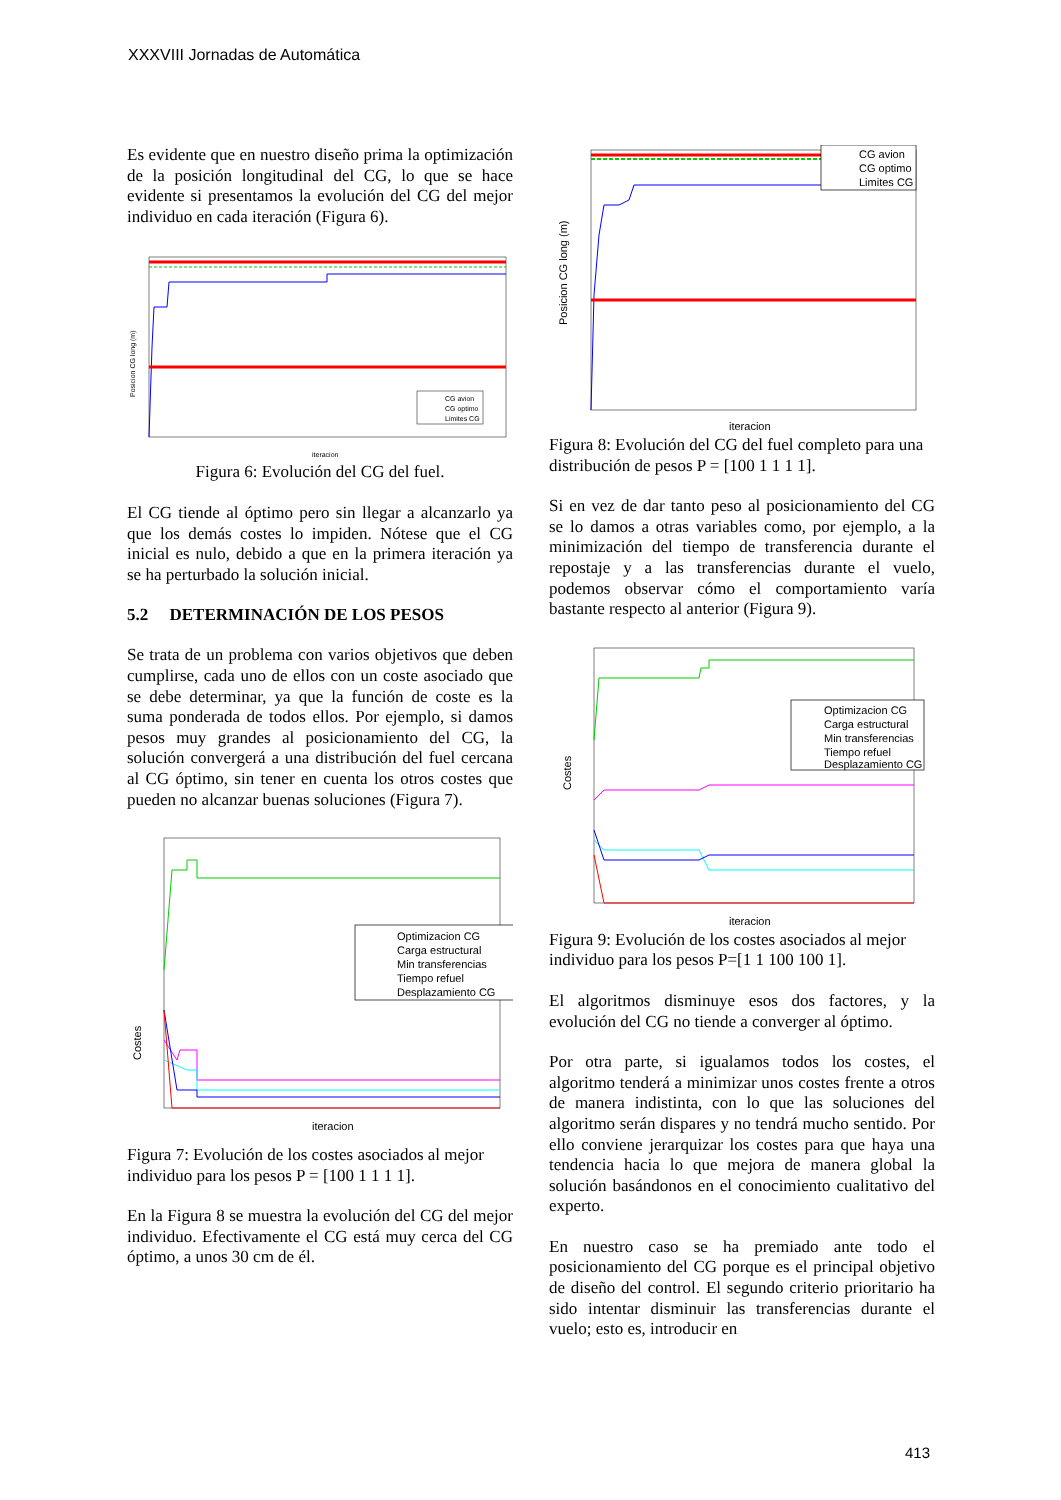XXXVIII Jornadas de Automática
Es evidente que en nuestro diseño prima la optimización de la posición longitudinal del CG, lo que se hace evidente si presentamos la evolución del CG del mejor individuo en cada iteración (Figura 6).
Posicion CG long (m)
iteracion
CG avion
CG optimo
Limites CG
Figura 6: Evolución del CG del fuel.
El CG tiende al óptimo pero sin llegar a alcanzarlo ya que los demás costes lo impiden. Nótese que el CG inicial es nulo, debido a que en la primera iteración ya se ha perturbado la solución inicial.
5.2 DETERMINACIÓN DE LOS PESOS
Se trata de un problema con varios objetivos que deben cumplirse, cada uno de ellos con un coste asociado que se debe determinar, ya que la función de coste es la suma ponderada de todos ellos. Por ejemplo, si damos pesos muy grandes al posicionamiento del CG, la solución convergerá a una distribución del fuel cercana al CG óptimo, sin tener en cuenta los otros costes que pueden no alcanzar buenas soluciones (Figura 7).
Costes
iteracion
Optimizacion CG
Carga estructural
Min transferencias
Tiempo refuel
Desplazamiento CG
Figura 7: Evolución de los costes asociados al mejor individuo para los pesos P = [100 1 1 1 1].
En la Figura 8 se muestra la evolución del CG del mejor individuo. Efectivamente el CG está muy cerca del CG óptimo, a unos 30 cm de él.
Posicion CG long (m)
iteracion
CG avion
CG optimo
Limites CG
Figura 8: Evolución del CG del fuel completo para una distribución de pesos P = [100 1 1 1 1].
Si en vez de dar tanto peso al posicionamiento del CG se lo damos a otras variables como, por ejemplo, a la minimización del tiempo de transferencia durante el repostaje y a las transferencias durante el vuelo, podemos observar cómo el comportamiento varía bastante respecto al anterior (Figura 9).
Costes
iteracion
Optimizacion CG
Carga estructural
Min transferencias
Tiempo refuel
Desplazamiento CG
Figura 9: Evolución de los costes asociados al mejor individuo para los pesos P=[1 1 100 100 1].
El algoritmos disminuye esos dos factores, y la evolución del CG no tiende a converger al óptimo.
Por otra parte, si igualamos todos los costes, el algoritmo tenderá a minimizar unos costes frente a otros de manera indistinta, con lo que las soluciones del algoritmo serán dispares y no tendrá mucho sentido. Por ello conviene jerarquizar los costes para que haya una tendencia hacia lo que mejora de manera global la solución basándonos en el conocimiento cualitativo del experto.
En nuestro caso se ha premiado ante todo el posicionamiento del CG porque es el principal objetivo de diseño del control. El segundo criterio prioritario ha sido intentar disminuir las transferencias durante el vuelo; esto es, introducir en
413